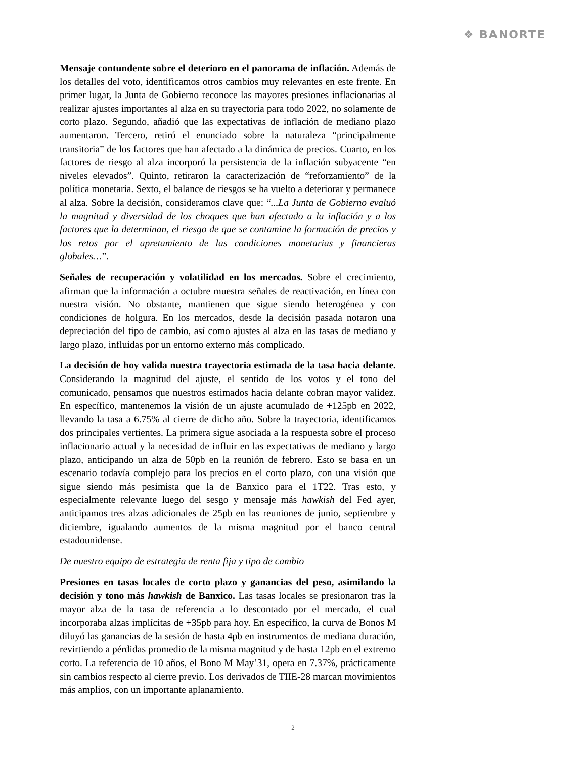❖ BANORTE
Mensaje contundente sobre el deterioro en el panorama de inflación. Además de los detalles del voto, identificamos otros cambios muy relevantes en este frente. En primer lugar, la Junta de Gobierno reconoce las mayores presiones inflacionarias al realizar ajustes importantes al alza en su trayectoria para todo 2022, no solamente de corto plazo. Segundo, añadió que las expectativas de inflación de mediano plazo aumentaron. Tercero, retiró el enunciado sobre la naturaleza “principalmente transitoria” de los factores que han afectado a la dinámica de precios. Cuarto, en los factores de riesgo al alza incorporó la persistencia de la inflación subyacente “en niveles elevados”. Quinto, retiraron la caracterización de “reforzamiento” de la política monetaria. Sexto, el balance de riesgos se ha vuelto a deteriorar y permanece al alza. Sobre la decisión, consideramos clave que: “...La Junta de Gobierno evaluó la magnitud y diversidad de los choques que han afectado a la inflación y a los factores que la determinan, el riesgo de que se contamine la formación de precios y los retos por el apretamiento de las condiciones monetarias y financieras globales…”.
Señales de recuperación y volatilidad en los mercados. Sobre el crecimiento, afirman que la información a octubre muestra señales de reactivación, en línea con nuestra visión. No obstante, mantienen que sigue siendo heterogénea y con condiciones de holgura. En los mercados, desde la decisión pasada notaron una depreciación del tipo de cambio, así como ajustes al alza en las tasas de mediano y largo plazo, influidas por un entorno externo más complicado.
La decisión de hoy valida nuestra trayectoria estimada de la tasa hacia delante. Considerando la magnitud del ajuste, el sentido de los votos y el tono del comunicado, pensamos que nuestros estimados hacia delante cobran mayor validez. En específico, mantenemos la visión de un ajuste acumulado de +125pb en 2022, llevando la tasa a 6.75% al cierre de dicho año. Sobre la trayectoria, identificamos dos principales vertientes. La primera sigue asociada a la respuesta sobre el proceso inflacionario actual y la necesidad de influir en las expectativas de mediano y largo plazo, anticipando un alza de 50pb en la reunión de febrero. Esto se basa en un escenario todavía complejo para los precios en el corto plazo, con una visión que sigue siendo más pesimista que la de Banxico para el 1T22. Tras esto, y especialmente relevante luego del sesgo y mensaje más hawkish del Fed ayer, anticipamos tres alzas adicionales de 25pb en las reuniones de junio, septiembre y diciembre, igualando aumentos de la misma magnitud por el banco central estadounidense.
De nuestro equipo de estrategia de renta fija y tipo de cambio
Presiones en tasas locales de corto plazo y ganancias del peso, asimilando la decisión y tono más hawkish de Banxico. Las tasas locales se presionaron tras la mayor alza de la tasa de referencia a lo descontado por el mercado, el cual incorporaba alzas implícitas de +35pb para hoy. En específico, la curva de Bonos M diluyó las ganancias de la sesión de hasta 4pb en instrumentos de mediana duración, revirtiendo a pérdidas promedio de la misma magnitud y de hasta 12pb en el extremo corto. La referencia de 10 años, el Bono M May’31, opera en 7.37%, prácticamente sin cambios respecto al cierre previo. Los derivados de TIIE-28 marcan movimientos más amplios, con un importante aplanamiento.
2